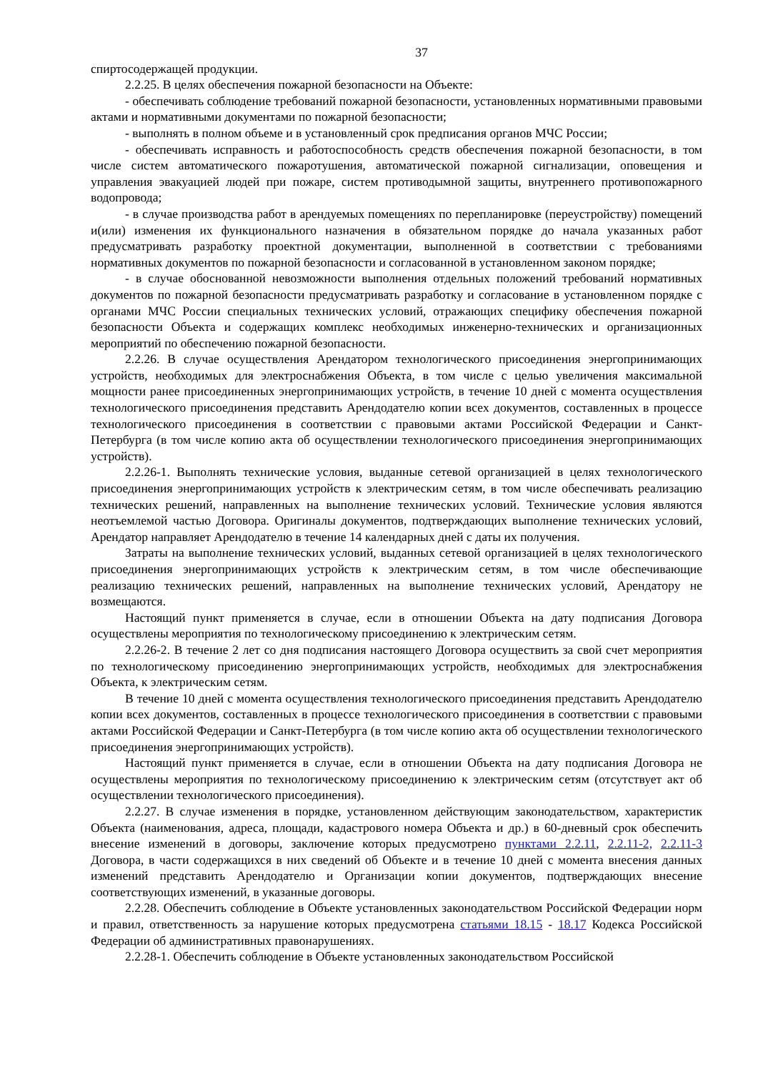37
спиртосодержащей продукции.
2.2.25. В целях обеспечения пожарной безопасности на Объекте:
- обеспечивать соблюдение требований пожарной безопасности, установленных нормативными правовыми актами и нормативными документами по пожарной безопасности;
- выполнять в полном объеме и в установленный срок предписания органов МЧС России;
- обеспечивать исправность и работоспособность средств обеспечения пожарной безопасности, в том числе систем автоматического пожаротушения, автоматической пожарной сигнализации, оповещения и управления эвакуацией людей при пожаре, систем противодымной защиты, внутреннего противопожарного водопровода;
- в случае производства работ в арендуемых помещениях по перепланировке (переустройству) помещений и(или) изменения их функционального назначения в обязательном порядке до начала указанных работ предусматривать разработку проектной документации, выполненной в соответствии с требованиями нормативных документов по пожарной безопасности и согласованной в установленном законом порядке;
- в случае обоснованной невозможности выполнения отдельных положений требований нормативных документов по пожарной безопасности предусматривать разработку и согласование в установленном порядке с органами МЧС России специальных технических условий, отражающих специфику обеспечения пожарной безопасности Объекта и содержащих комплекс необходимых инженерно-технических и организационных мероприятий по обеспечению пожарной безопасности.
2.2.26. В случае осуществления Арендатором технологического присоединения энергопринимающих устройств, необходимых для электроснабжения Объекта, в том числе с целью увеличения максимальной мощности ранее присоединенных энергопринимающих устройств, в течение 10 дней с момента осуществления технологического присоединения представить Арендодателю копии всех документов, составленных в процессе технологического присоединения в соответствии с правовыми актами Российской Федерации и Санкт-Петербурга (в том числе копию акта об осуществлении технологического присоединения энергопринимающих устройств).
2.2.26-1. Выполнять технические условия, выданные сетевой организацией в целях технологического присоединения энергопринимающих устройств к электрическим сетям, в том числе обеспечивать реализацию технических решений, направленных на выполнение технических условий. Технические условия являются неотъемлемой частью Договора. Оригиналы документов, подтверждающих выполнение технических условий, Арендатор направляет Арендодателю в течение 14 календарных дней с даты их получения.
Затраты на выполнение технических условий, выданных сетевой организацией в целях технологического присоединения энергопринимающих устройств к электрическим сетям, в том числе обеспечивающие реализацию технических решений, направленных на выполнение технических условий, Арендатору не возмещаются.
Настоящий пункт применяется в случае, если в отношении Объекта на дату подписания Договора осуществлены мероприятия по технологическому присоединению к электрическим сетям.
2.2.26-2. В течение 2 лет со дня подписания настоящего Договора осуществить за свой счет мероприятия по технологическому присоединению энергопринимающих устройств, необходимых для электроснабжения Объекта, к электрическим сетям.
В течение 10 дней с момента осуществления технологического присоединения представить Арендодателю копии всех документов, составленных в процессе технологического присоединения в соответствии с правовыми актами Российской Федерации и Санкт-Петербурга (в том числе копию акта об осуществлении технологического присоединения энергопринимающих устройств).
Настоящий пункт применяется в случае, если в отношении Объекта на дату подписания Договора не осуществлены мероприятия по технологическому присоединению к электрическим сетям (отсутствует акт об осуществлении технологического присоединения).
2.2.27. В случае изменения в порядке, установленном действующим законодательством, характеристик Объекта (наименования, адреса, площади, кадастрового номера Объекта и др.) в 60-дневный срок обеспечить внесение изменений в договоры, заключение которых предусмотрено пунктами 2.2.11, 2.2.11-2, 2.2.11-3 Договора, в части содержащихся в них сведений об Объекте и в течение 10 дней с момента внесения данных изменений представить Арендодателю и Организации копии документов, подтверждающих внесение соответствующих изменений, в указанные договоры.
2.2.28. Обеспечить соблюдение в Объекте установленных законодательством Российской Федерации норм и правил, ответственность за нарушение которых предусмотрена статьями 18.15 - 18.17 Кодекса Российской Федерации об административных правонарушениях.
2.2.28-1. Обеспечить соблюдение в Объекте установленных законодательством Российской